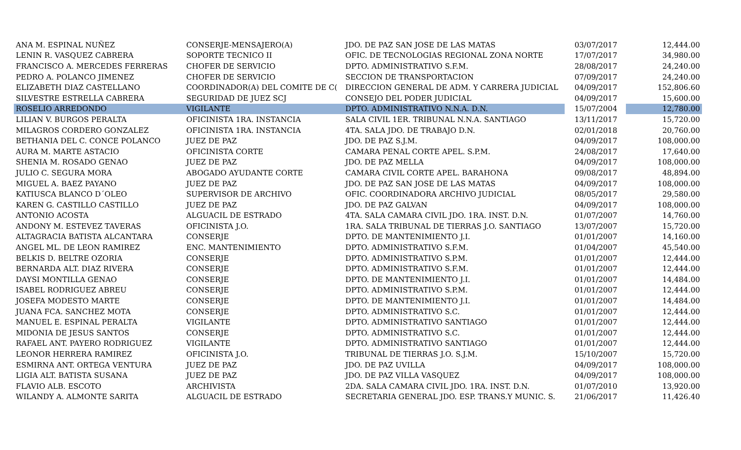| ANA M. ESPINAL NUÑEZ | CONSERJE-MENSAJERO(A) | JDO. DE PAZ SAN JOSE DE LAS MATAS | 03/07/2017 | 12,444.00 |
| LENIN R. VASQUEZ CABRERA | SOPORTE TECNICO II | OFIC. DE TECNOLOGIAS REGIONAL ZONA NORTE | 17/07/2017 | 34,980.00 |
| FRANCISCO A. MERCEDES FERRERAS | CHOFER DE SERVICIO | DPTO. ADMINISTRATIVO S.F.M. | 28/08/2017 | 24,240.00 |
| PEDRO A. POLANCO JIMENEZ | CHOFER DE SERVICIO | SECCION DE TRANSPORTACION | 07/09/2017 | 24,240.00 |
| ELIZABETH DIAZ CASTELLANO | COORDINADOR(A) DEL COMITE DE C( | DIRECCION GENERAL DE ADM. Y CARRERA JUDICIAL | 04/09/2017 | 152,806.60 |
| SILVESTRE ESTRELLA CABRERA | SEGURIDAD DE JUEZ SCJ | CONSEJO DEL PODER JUDICIAL | 04/09/2017 | 15,600.00 |
| ROSELIO ARREDONDO | VIGILANTE | DPTO. ADMINISTRATIVO N.N.A. D.N. | 15/07/2004 | 12,780.00 |
| LILIAN V. BURGOS PERALTA | OFICINISTA 1RA. INSTANCIA | SALA CIVIL 1ER. TRIBUNAL N.N.A. SANTIAGO | 13/11/2017 | 15,720.00 |
| MILAGROS CORDERO GONZALEZ | OFICINISTA 1RA. INSTANCIA | 4TA. SALA JDO. DE TRABAJO D.N. | 02/01/2018 | 20,760.00 |
| BETHANIA DEL C. CONCE POLANCO | JUEZ DE PAZ | JDO. DE PAZ S.J.M. | 04/09/2017 | 108,000.00 |
| AURA M. MARTE ASTACIO | OFICINISTA CORTE | CAMARA PENAL CORTE APEL. S.P.M. | 24/08/2017 | 17,640.00 |
| SHENIA M. ROSADO GENAO | JUEZ DE PAZ | JDO. DE PAZ MELLA | 04/09/2017 | 108,000.00 |
| JULIO C. SEGURA MORA | ABOGADO AYUDANTE CORTE | CAMARA CIVIL CORTE APEL. BARAHONA | 09/08/2017 | 48,894.00 |
| MIGUEL A. BAEZ PAYANO | JUEZ DE PAZ | JDO. DE PAZ SAN JOSE DE LAS MATAS | 04/09/2017 | 108,000.00 |
| KATIUSCA BLANCO D´OLEO | SUPERVISOR DE ARCHIVO | OFIC. COORDINADORA ARCHIVO JUDICIAL | 08/05/2017 | 29,580.00 |
| KAREN G. CASTILLO CASTILLO | JUEZ DE PAZ | JDO. DE PAZ GALVAN | 04/09/2017 | 108,000.00 |
| ANTONIO ACOSTA | ALGUACIL DE ESTRADO | 4TA. SALA CAMARA CIVIL JDO. 1RA. INST. D.N. | 01/07/2007 | 14,760.00 |
| ANDONY M. ESTEVEZ TAVERAS | OFICINISTA J.O. | 1RA. SALA TRIBUNAL DE TIERRAS J.O. SANTIAGO | 13/07/2007 | 15,720.00 |
| ALTAGRACIA BATISTA ALCANTARA | CONSERJE | DPTO. DE MANTENIMIENTO J.I. | 01/01/2007 | 14,160.00 |
| ANGEL ML. DE LEON RAMIREZ | ENC. MANTENIMIENTO | DPTO. ADMINISTRATIVO S.F.M. | 01/04/2007 | 45,540.00 |
| BELKIS D. BELTRE OZORIA | CONSERJE | DPTO. ADMINISTRATIVO S.P.M. | 01/01/2007 | 12,444.00 |
| BERNARDA ALT. DIAZ RIVERA | CONSERJE | DPTO. ADMINISTRATIVO S.F.M. | 01/01/2007 | 12,444.00 |
| DAYSI MONTILLA GENAO | CONSERJE | DPTO. DE MANTENIMIENTO J.I. | 01/01/2007 | 14,484.00 |
| ISABEL RODRIGUEZ ABREU | CONSERJE | DPTO. ADMINISTRATIVO S.P.M. | 01/01/2007 | 12,444.00 |
| JOSEFA MODESTO MARTE | CONSERJE | DPTO. DE MANTENIMIENTO J.I. | 01/01/2007 | 14,484.00 |
| JUANA FCA. SANCHEZ MOTA | CONSERJE | DPTO. ADMINISTRATIVO S.C. | 01/01/2007 | 12,444.00 |
| MANUEL E. ESPINAL PERALTA | VIGILANTE | DPTO. ADMINISTRATIVO SANTIAGO | 01/01/2007 | 12,444.00 |
| MIDONIA DE JESUS SANTOS | CONSERJE | DPTO. ADMINISTRATIVO S.C. | 01/01/2007 | 12,444.00 |
| RAFAEL ANT. PAYERO RODRIGUEZ | VIGILANTE | DPTO. ADMINISTRATIVO SANTIAGO | 01/01/2007 | 12,444.00 |
| LEONOR HERRERA RAMIREZ | OFICINISTA J.O. | TRIBUNAL DE TIERRAS J.O. S.J.M. | 15/10/2007 | 15,720.00 |
| ESMIRNA ANT. ORTEGA VENTURA | JUEZ DE PAZ | JDO. DE PAZ UVILLA | 04/09/2017 | 108,000.00 |
| LIGIA ALT. BATISTA SUSANA | JUEZ DE PAZ | JDO. DE PAZ VILLA VASQUEZ | 04/09/2017 | 108,000.00 |
| FLAVIO ALB. ESCOTO | ARCHIVISTA | 2DA. SALA CAMARA CIVIL JDO. 1RA. INST. D.N. | 01/07/2010 | 13,920.00 |
| WILANDY A. ALMONTE SARITA | ALGUACIL DE ESTRADO | SECRETARIA GENERAL JDO. ESP. TRANS.Y MUNIC. S. | 21/06/2017 | 11,426.40 |